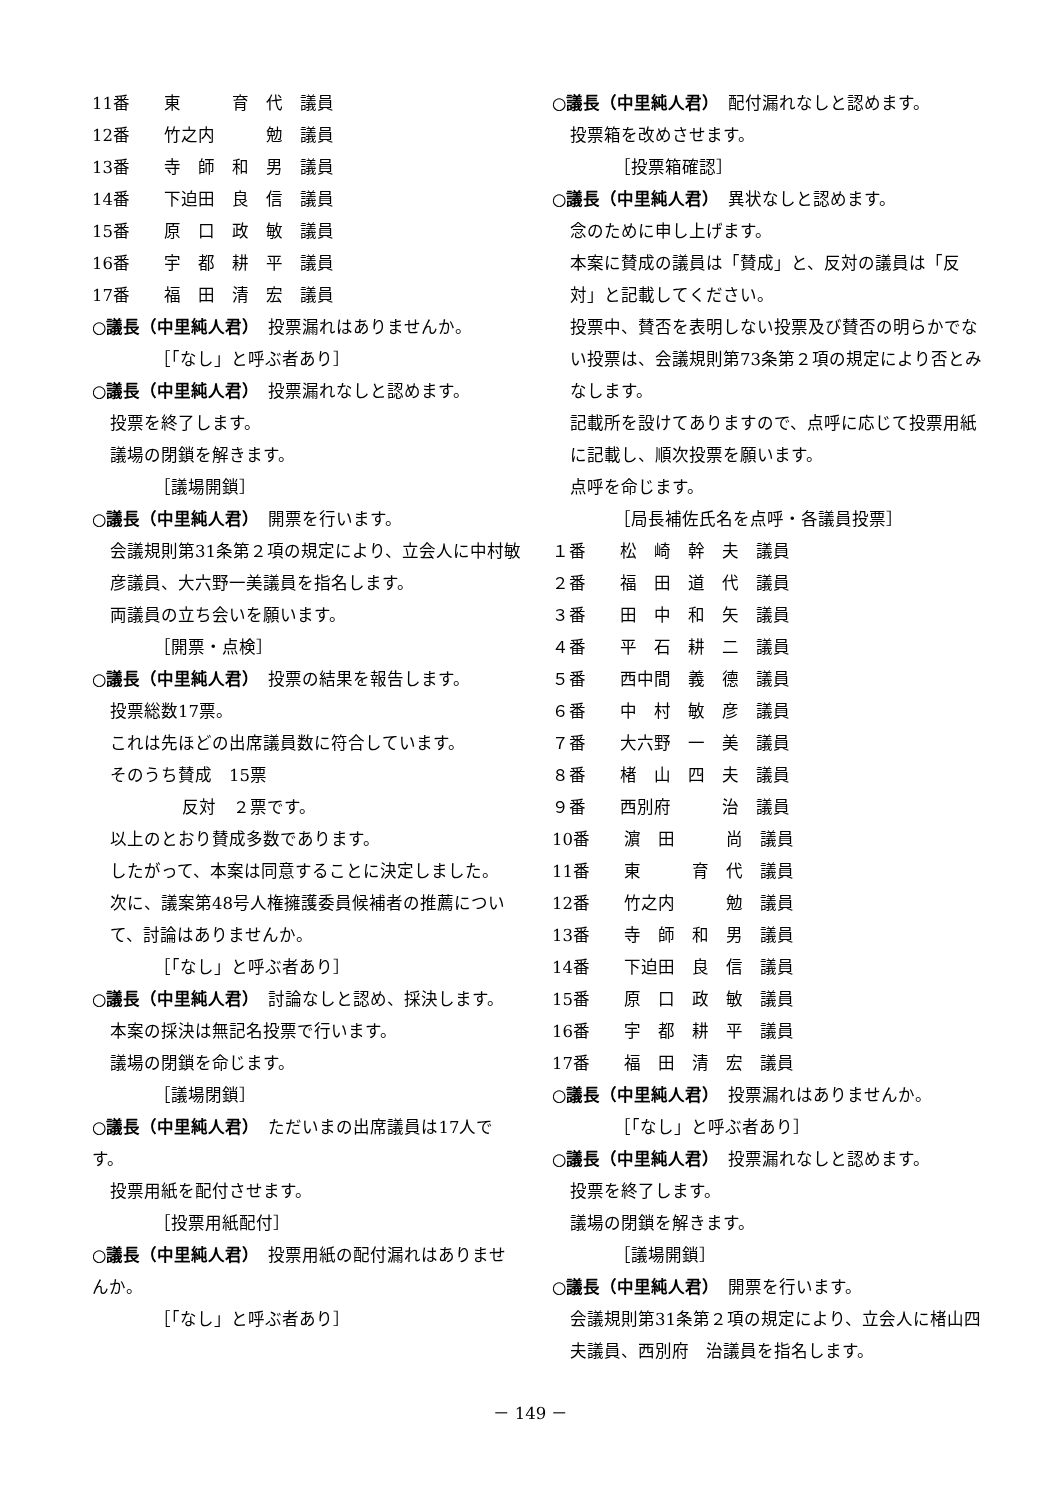11番　　東　　　育　代　議員
12番　　竹之内　　　勉　議員
13番　　寺　師　和　男　議員
14番　　下迫田　良　信　議員
15番　　原　口　政　敏　議員
16番　　宇　都　耕　平　議員
17番　　福　田　清　宏　議員
○議長（中里純人君）　投票漏れはありませんか。
［「なし」と呼ぶ者あり］
○議長（中里純人君）　投票漏れなしと認めます。
投票を終了します。
議場の閉鎖を解きます。
［議場開鎖］
○議長（中里純人君）　開票を行います。
会議規則第31条第２項の規定により、立会人に中村敏彦議員、大六野一美議員を指名します。
両議員の立ち会いを願います。
［開票・点検］
○議長（中里純人君）　投票の結果を報告します。
投票総数17票。
これは先ほどの出席議員数に符合しています。
そのうち賛成　15票
反対　２票です。
以上のとおり賛成多数であります。
したがって、本案は同意することに決定しました。
次に、議案第48号人権擁護委員候補者の推薦について、討論はありませんか。
［「なし」と呼ぶ者あり］
○議長（中里純人君）　討論なしと認め、採決します。
本案の採決は無記名投票で行います。
議場の閉鎖を命じます。
［議場閉鎖］
○議長（中里純人君）　ただいまの出席議員は17人です。
投票用紙を配付させます。
［投票用紙配付］
○議長（中里純人君）　投票用紙の配付漏れはありませんか。
［「なし」と呼ぶ者あり］
○議長（中里純人君）　配付漏れなしと認めます。
投票箱を改めさせます。
［投票箱確認］
○議長（中里純人君）　異状なしと認めます。
念のために申し上げます。
本案に賛成の議員は「賛成」と、反対の議員は「反対」と記載してください。
投票中、賛否を表明しない投票及び賛否の明らかでない投票は、会議規則第73条第２項の規定により否とみなします。
記載所を設けてありますので、点呼に応じて投票用紙に記載し、順次投票を願います。
点呼を命じます。
［局長補佐氏名を点呼・各議員投票］
１番　　松　崎　幹　夫　議員
２番　　福　田　道　代　議員
３番　　田　中　和　矢　議員
４番　　平　石　耕　二　議員
５番　　西中間　義　德　議員
６番　　中　村　敏　彦　議員
７番　　大六野　一　美　議員
８番　　楮　山　四　夫　議員
９番　　西別府　　　治　議員
10番　　濵　田　　　尚　議員
11番　　東　　　育　代　議員
12番　　竹之内　　　勉　議員
13番　　寺　師　和　男　議員
14番　　下迫田　良　信　議員
15番　　原　口　政　敏　議員
16番　　宇　都　耕　平　議員
17番　　福　田　清　宏　議員
○議長（中里純人君）　投票漏れはありませんか。
［「なし」と呼ぶ者あり］
○議長（中里純人君）　投票漏れなしと認めます。
投票を終了します。
議場の閉鎖を解きます。
［議場開鎖］
○議長（中里純人君）　開票を行います。
会議規則第31条第２項の規定により、立会人に楮山四夫議員、西別府　治議員を指名します。
－ 149 －